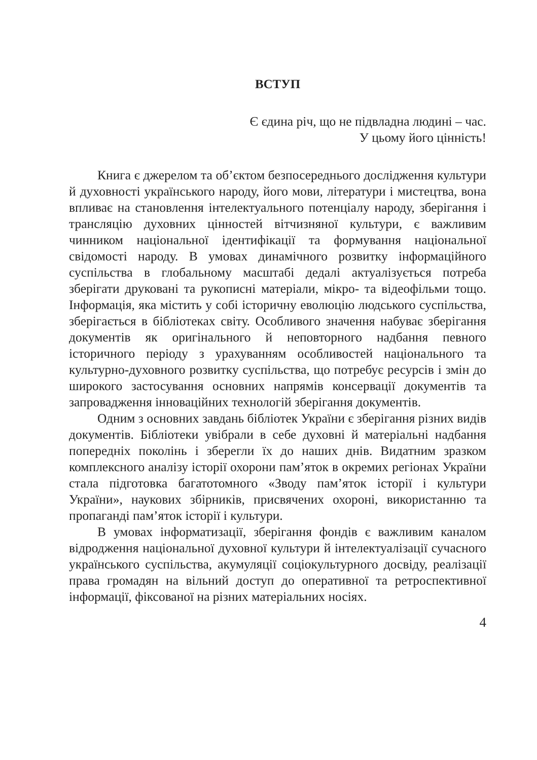ВСТУП
Є єдина річ, що не підвладна людині – час.
У цьому його цінність!
Книга є джерелом та об’єктом безпосереднього дослідження культури й духовності українського народу, його мови, літератури і мистецтва, вона впливає на становлення інтелектуального потенціалу народу, зберігання і трансляцію духовних цінностей вітчизняної культури, є важливим чинником національної ідентифікації та формування національної свідомості народу. В умовах динамічного розвитку інформаційного суспільства в глобальному масштабі дедалі актуалізується потреба зберігати друковані та рукописні матеріали, мікро- та відеофільми тощо. Інформація, яка містить у собі історичну еволюцію людського суспільства, зберігається в бібліотеках світу. Особливого значення набуває зберігання документів як оригінального й неповторного надбання певного історичного періоду з урахуванням особливостей національного та культурно-духовного розвитку суспільства, що потребує ресурсів і змін до широкого застосування основних напрямів консервації документів та запровадження інноваційних технологій зберігання документів.
Одним з основних завдань бібліотек України є зберігання різних видів документів. Бібліотеки увібрали в себе духовні й матеріальні надбання попередніх поколінь і зберегли їх до наших днів. Видатним зразком комплексного аналізу історії охорони пам’яток в окремих регіонах України стала підготовка багатотомного «Зводу пам’яток історії і культури України», наукових збірників, присвячених охороні, використанню та пропаганді пам’яток історії і культури.
В умовах інформатизації, зберігання фондів є важливим каналом відродження національної духовної культури й інтелектуалізації сучасного українського суспільства, акумуляції соціокультурного досвіду, реалізації права громадян на вільний доступ до оперативної та ретроспективної інформації, фіксованої на різних матеріальних носіях.
4